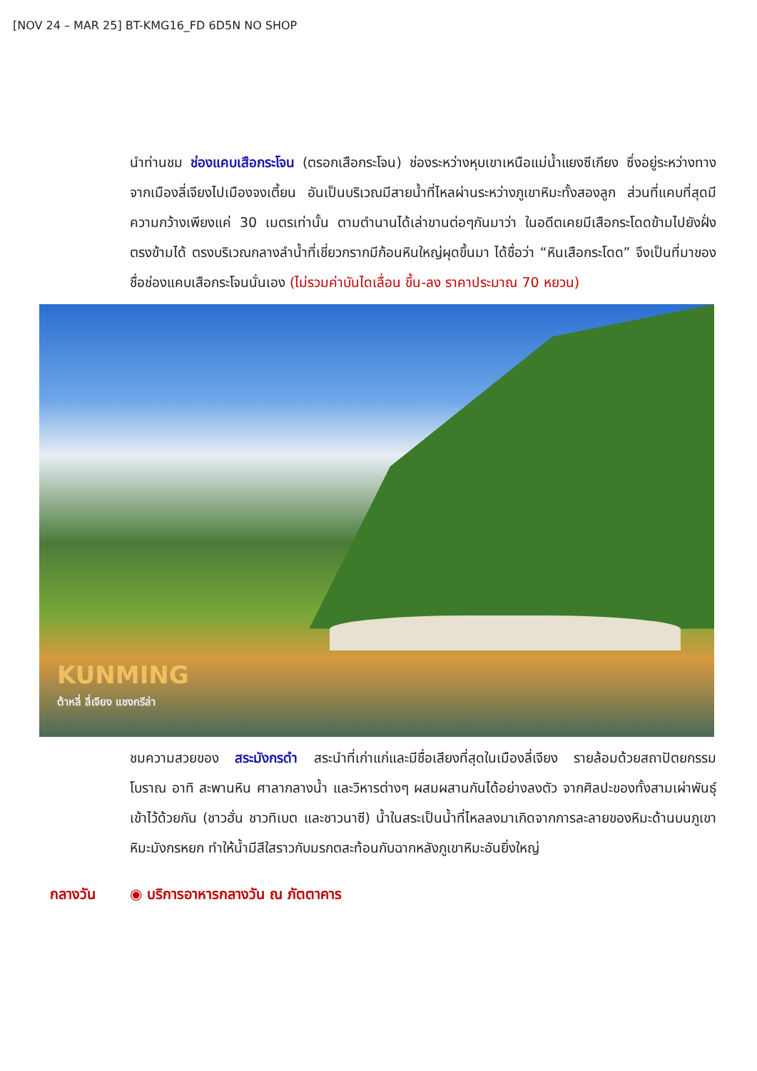[NOV 24 – MAR 25] BT-KMG16_FD 6D5N NO SHOP
นำท่านชม ช่องแคบเสือกระโจน (ตรอกเสือกระโจน) ช่องระหว่างหุบเขาเหนือแม่น้ำแยงซีเกียง ซึ่งอยู่ระหว่างทางจากเมืองลี่เจียงไปเมืองจงเตี้ยน อันเป็นบริเวณมีสายน้ำที่ไหลผ่านระหว่างภูเขาหิมะทั้งสองลูก ส่วนที่แคบที่สุดมีความกว้างเพียงแค่ 30 เมตรเท่านั้น ตามตำนานได้เล่าขานต่อๆกันมาว่า ในอดีตเคยมีเสือกระโดดข้ามไปยังฝั่งตรงข้ามได้ ตรงบริเวณกลางลำน้ำที่เชี่ยวกรากมีก้อนหินใหญ่ผุดขึ้นมา ได้ชื่อว่า “หินเสือกระโดด” จึงเป็นที่มาของชื่อช่องแคบเสือกระโจนนั่นเอง (ไม่รวมค่าบันไดเลื่อน ขึ้น-ลง ราคาประมาณ 70 หยวน)
KUNMING
ต้าหลี่ ลี่เจียง แชงกรีล่า
ชมความสวยของ สระมังกรดำ สระนำที่เก่าแก่และมีชื่อเสียงที่สุดในเมืองลี่เจียง รายล้อมด้วยสถาปัตยกรรมโบราณ อาทิ สะพานหิน ศาลากลางน้ำ และวิหารต่างๆ ผสมผสานกันได้อย่างลงตัว จากศิลปะของทั้งสามเผ่าพันธุ์เข้าไว้ด้วยกัน (ชาวฮั่น ชาวทิเบต และชาวนาซี) น้ำในสระเป็นน้ำที่ไหลลงมาเกิดจากการละลายของหิมะด้านบนภูเขาหิมะมังกรหยก ทำให้น้ำมีสีใสราวกับมรกตสะท้อนกับฉากหลังภูเขาหิมะอันยิ่งใหญ่
กลางวัน ◉ บริการอาหารกลางวัน ณ ภัตตาคาร